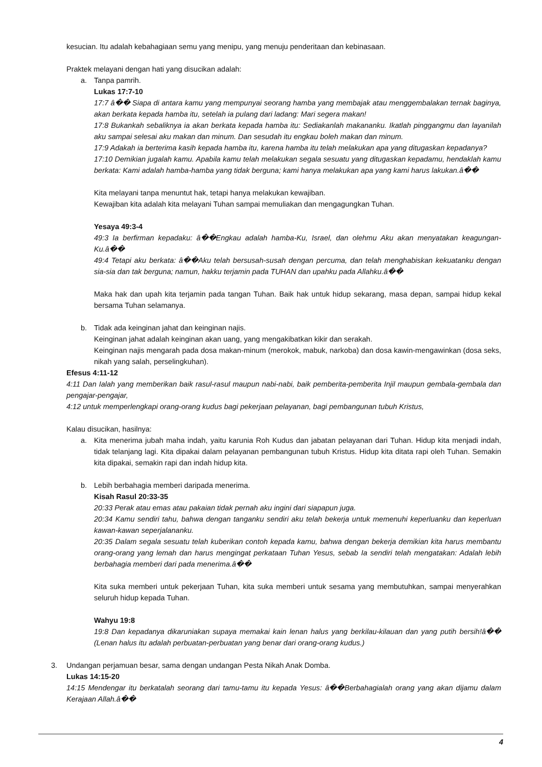kesucian. Itu adalah kebahagiaan semu yang menipu, yang menuju penderitaan dan kebinasaan.
Praktek melayani dengan hati yang disucikan adalah:
a. Tanpa pamrih.
Lukas 17:7-10
17:7 â�� Siapa di antara kamu yang mempunyai seorang hamba yang membajak atau menggembalakan ternak baginya, akan berkata kepada hamba itu, setelah ia pulang dari ladang: Mari segera makan!
17:8 Bukankah sebaliknya ia akan berkata kepada hamba itu: Sediakanlah makananku. Ikatlah pinggangmu dan layanilah aku sampai selesai aku makan dan minum. Dan sesudah itu engkau boleh makan dan minum.
17:9 Adakah ia berterima kasih kepada hamba itu, karena hamba itu telah melakukan apa yang ditugaskan kepadanya?
17:10 Demikian jugalah kamu. Apabila kamu telah melakukan segala sesuatu yang ditugaskan kepadamu, hendaklah kamu berkata: Kami adalah hamba-hamba yang tidak berguna; kami hanya melakukan apa yang kami harus lakukan.â��
Kita melayani tanpa menuntut hak, tetapi hanya melakukan kewajiban.
Kewajiban kita adalah kita melayani Tuhan sampai memuliakan dan mengagungkan Tuhan.
Yesaya 49:3-4
49:3 Ia berfirman kepadaku: â��Engkau adalah hamba-Ku, Israel, dan olehmu Aku akan menyatakan keagungan-Ku.â��
49:4 Tetapi aku berkata: â��Aku telah bersusah-susah dengan percuma, dan telah menghabiskan kekuatanku dengan sia-sia dan tak berguna; namun, hakku terjamin pada TUHAN dan upahku pada Allahku.â��
Maka hak dan upah kita terjamin pada tangan Tuhan. Baik hak untuk hidup sekarang, masa depan, sampai hidup kekal bersama Tuhan selamanya.
b. Tidak ada keinginan jahat dan keinginan najis.
Keinginan jahat adalah keinginan akan uang, yang mengakibatkan kikir dan serakah.
Keinginan najis mengarah pada dosa makan-minum (merokok, mabuk, narkoba) dan dosa kawin-mengawinkan (dosa seks, nikah yang salah, perselingkuhan).
Efesus 4:11-12
4:11 Dan Ialah yang memberikan baik rasul-rasul maupun nabi-nabi, baik pemberita-pemberita Injil maupun gembala-gembala dan pengajar-pengajar,
4:12 untuk memperlengkapi orang-orang kudus bagi pekerjaan pelayanan, bagi pembangunan tubuh Kristus,
Kalau disucikan, hasilnya:
a. Kita menerima jubah maha indah, yaitu karunia Roh Kudus dan jabatan pelayanan dari Tuhan. Hidup kita menjadi indah, tidak telanjang lagi. Kita dipakai dalam pelayanan pembangunan tubuh Kristus. Hidup kita ditata rapi oleh Tuhan. Semakin kita dipakai, semakin rapi dan indah hidup kita.
b. Lebih berbahagia memberi daripada menerima.
Kisah Rasul 20:33-35
20:33 Perak atau emas atau pakaian tidak pernah aku ingini dari siapapun juga.
20:34 Kamu sendiri tahu, bahwa dengan tanganku sendiri aku telah bekerja untuk memenuhi keperluanku dan keperluan kawan-kawan seperjalananku.
20:35 Dalam segala sesuatu telah kuberikan contoh kepada kamu, bahwa dengan bekerja demikian kita harus membantu orang-orang yang lemah dan harus mengingat perkataan Tuhan Yesus, sebab Ia sendiri telah mengatakan: Adalah lebih berbahagia memberi dari pada menerima.â��
Kita suka memberi untuk pekerjaan Tuhan, kita suka memberi untuk sesama yang membutuhkan, sampai menyerahkan seluruh hidup kepada Tuhan.
Wahyu 19:8
19:8 Dan kepadanya dikaruniakan supaya memakai kain lenan halus yang berkilau-kilauan dan yang putih bersih!â�� (Lenan halus itu adalah perbuatan-perbuatan yang benar dari orang-orang kudus.)
3. Undangan perjamuan besar, sama dengan undangan Pesta Nikah Anak Domba.
Lukas 14:15-20
14:15 Mendengar itu berkatalah seorang dari tamu-tamu itu kepada Yesus: â��Berbahagialah orang yang akan dijamu dalam Kerajaan Allah.â��
4